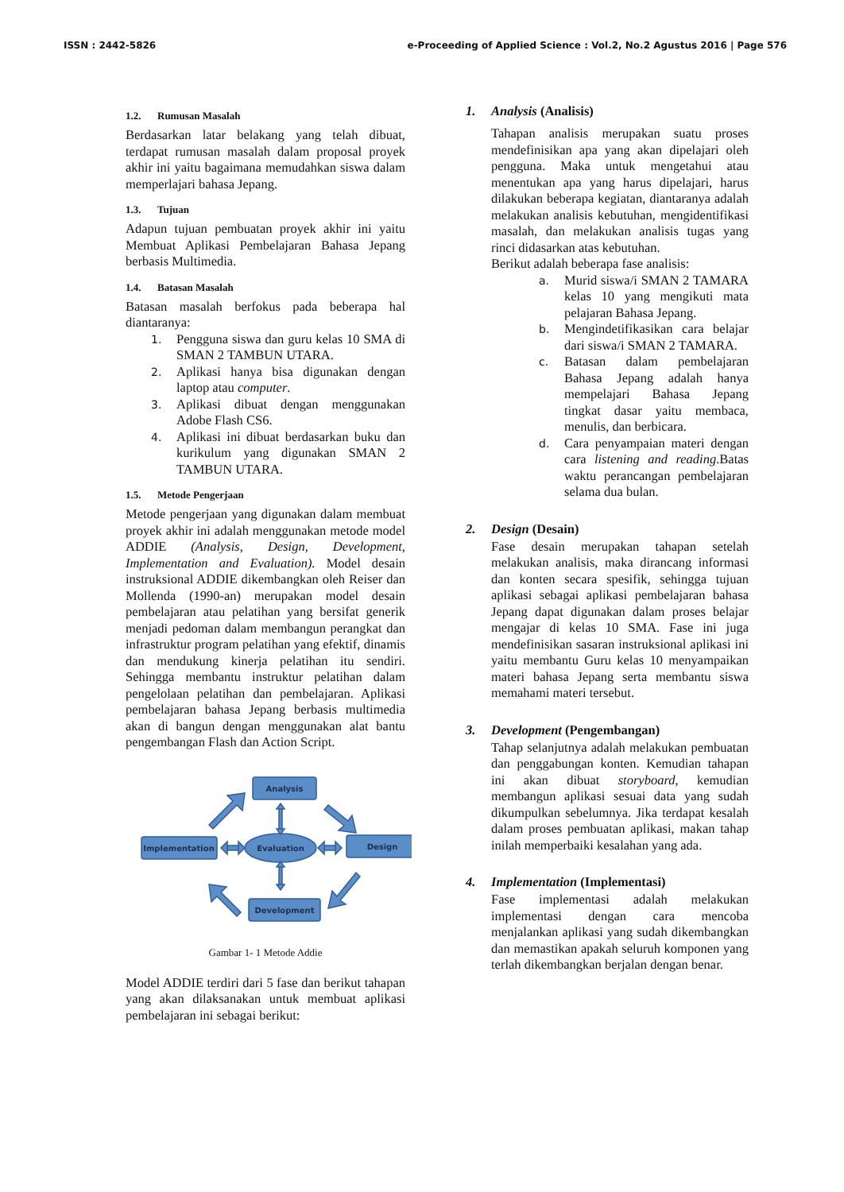ISSN : 2442-5826 e-Proceeding of Applied Science : Vol.2, No.2 Agustus 2016 | Page 576
1.2. Rumusan Masalah
Berdasarkan latar belakang yang telah dibuat, terdapat rumusan masalah dalam proposal proyek akhir ini yaitu bagaimana memudahkan siswa dalam memperlajari bahasa Jepang.
1.3. Tujuan
Adapun tujuan pembuatan proyek akhir ini yaitu Membuat Aplikasi Pembelajaran Bahasa Jepang berbasis Multimedia.
1.4. Batasan Masalah
Batasan masalah berfokus pada beberapa hal diantaranya:
1. Pengguna siswa dan guru kelas 10 SMA di SMAN 2 TAMBUN UTARA.
2. Aplikasi hanya bisa digunakan dengan laptop atau computer.
3. Aplikasi dibuat dengan menggunakan Adobe Flash CS6.
4. Aplikasi ini dibuat berdasarkan buku dan kurikulum yang digunakan SMAN 2 TAMBUN UTARA.
1.5. Metode Pengerjaan
Metode pengerjaan yang digunakan dalam membuat proyek akhir ini adalah menggunakan metode model ADDIE (Analysis, Design, Development, Implementation and Evaluation). Model desain instruksional ADDIE dikembangkan oleh Reiser dan Mollenda (1990-an) merupakan model desain pembelajaran atau pelatihan yang bersifat generik menjadi pedoman dalam membangun perangkat dan infrastruktur program pelatihan yang efektif, dinamis dan mendukung kinerja pelatihan itu sendiri. Sehingga membantu instruktur pelatihan dalam pengelolaan pelatihan dan pembelajaran. Aplikasi pembelajaran bahasa Jepang berbasis multimedia akan di bangun dengan menggunakan alat bantu pengembangan Flash dan Action Script.
Analysis
Implementation
Design
Development
Evaluation
Gambar 1- 1 Metode Addie
Model ADDIE terdiri dari 5 fase dan berikut tahapan yang akan dilaksanakan untuk membuat aplikasi pembelajaran ini sebagai berikut:
1. Analysis (Analisis)
Tahapan analisis merupakan suatu proses mendefinisikan apa yang akan dipelajari oleh pengguna. Maka untuk mengetahui atau menentukan apa yang harus dipelajari, harus dilakukan beberapa kegiatan, diantaranya adalah melakukan analisis kebutuhan, mengidentifikasi masalah, dan melakukan analisis tugas yang rinci didasarkan atas kebutuhan.
Berikut adalah beberapa fase analisis:
a. Murid siswa/i SMAN 2 TAMARA kelas 10 yang mengikuti mata pelajaran Bahasa Jepang.
b. Mengindetifikasikan cara belajar dari siswa/i SMAN 2 TAMARA.
c. Batasan dalam pembelajaran Bahasa Jepang adalah hanya mempelajari Bahasa Jepang tingkat dasar yaitu membaca, menulis, dan berbicara.
d. Cara penyampaian materi dengan cara listening and reading.Batas waktu perancangan pembelajaran selama dua bulan.
2. Design (Desain)
Fase desain merupakan tahapan setelah melakukan analisis, maka dirancang informasi dan konten secara spesifik, sehingga tujuan aplikasi sebagai aplikasi pembelajaran bahasa Jepang dapat digunakan dalam proses belajar mengajar di kelas 10 SMA. Fase ini juga mendefinisikan sasaran instruksional aplikasi ini yaitu membantu Guru kelas 10 menyampaikan materi bahasa Jepang serta membantu siswa memahami materi tersebut.
3. Development (Pengembangan)
Tahap selanjutnya adalah melakukan pembuatan dan penggabungan konten. Kemudian tahapan ini akan dibuat storyboard, kemudian membangun aplikasi sesuai data yang sudah dikumpulkan sebelumnya. Jika terdapat kesalah dalam proses pembuatan aplikasi, makan tahap inilah memperbaiki kesalahan yang ada.
4. Implementation (Implementasi)
Fase implementasi adalah melakukan implementasi dengan cara mencoba menjalankan aplikasi yang sudah dikembangkan dan memastikan apakah seluruh komponen yang terlah dikembangkan berjalan dengan benar.